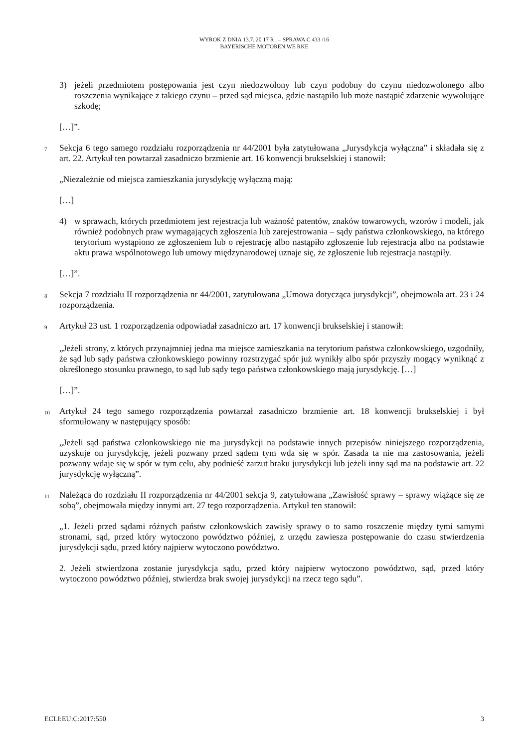WYROK Z DNIA 13.7. 20 17 R . – SPRAWA C 433 /16
BAYERISCHE MOTOREN WE RKE
3) jeżeli przedmiotem postępowania jest czyn niedozwolony lub czyn podobny do czynu niedozwolonego albo roszczenia wynikające z takiego czynu – przed sąd miejsca, gdzie nastąpiło lub może nastąpić zdarzenie wywołujące szkodę;
[…]”.
7 Sekcja 6 tego samego rozdziału rozporządzenia nr 44/2001 była zatytułowana „Jurysdykcja wyłączna” i składała się z art. 22. Artykuł ten powtarzał zasadniczo brzmienie art. 16 konwencji brukselskiej i stanowił:
„Niezależnie od miejsca zamieszkania jurysdykcję wyłączną mają:
[…]
4) w sprawach, których przedmiotem jest rejestracja lub ważność patentów, znaków towarowych, wzorów i modeli, jak również podobnych praw wymagających zgłoszenia lub zarejestrowania – sądy państwa członkowskiego, na którego terytorium wystąpiono ze zgłoszeniem lub o rejestrację albo nastąpiło zgłoszenie lub rejestracja albo na podstawie aktu prawa wspólnotowego lub umowy międzynarodowej uznaje się, że zgłoszenie lub rejestracja nastąpiły.
[…]”.
8 Sekcja 7 rozdziału II rozporządzenia nr 44/2001, zatytułowana „Umowa dotycząca jurysdykcji”, obejmowała art. 23 i 24 rozporządzenia.
9 Artykuł 23 ust. 1 rozporządzenia odpowiadał zasadniczo art. 17 konwencji brukselskiej i stanowił:
„Jeżeli strony, z których przynajmniej jedna ma miejsce zamieszkania na terytorium państwa członkowskiego, uzgodniły, że sąd lub sądy państwa członkowskiego powinny rozstrzygać spór już wynikły albo spór przyszły mogący wyniknąć z określonego stosunku prawnego, to sąd lub sądy tego państwa członkowskiego mają jurysdykcję. […]
[…]”.
10 Artykuł 24 tego samego rozporządzenia powtarzał zasadniczo brzmienie art. 18 konwencji brukselskiej i był sformułowany w następujący sposób:
„Jeżeli sąd państwa członkowskiego nie ma jurysdykcji na podstawie innych przepisów niniejszego rozporządzenia, uzyskuje on jurysdykcję, jeżeli pozwany przed sądem tym wda się w spór. Zasada ta nie ma zastosowania, jeżeli pozwany wdaje się w spór w tym celu, aby podnieść zarzut braku jurysdykcji lub jeżeli inny sąd ma na podstawie art. 22 jurysdykcję wyłączną”.
11 Należąca do rozdziału II rozporządzenia nr 44/2001 sekcja 9, zatytułowana „Zawisłość sprawy – sprawy wiążące się ze sobą”, obejmowała między innymi art. 27 tego rozporządzenia. Artykuł ten stanowił:
„1. Jeżeli przed sądami różnych państw członkowskich zawisły sprawy o to samo roszczenie między tymi samymi stronami, sąd, przed który wytoczono powództwo później, z urzędu zawiesza postępowanie do czasu stwierdzenia jurysdykcji sądu, przed który najpierw wytoczono powództwo.
2. Jeżeli stwierdzona zostanie jurysdykcja sądu, przed który najpierw wytoczono powództwo, sąd, przed który wytoczono powództwo później, stwierdza brak swojej jurysdykcji na rzecz tego sądu”.
ECLI:EU:C:2017:550 3